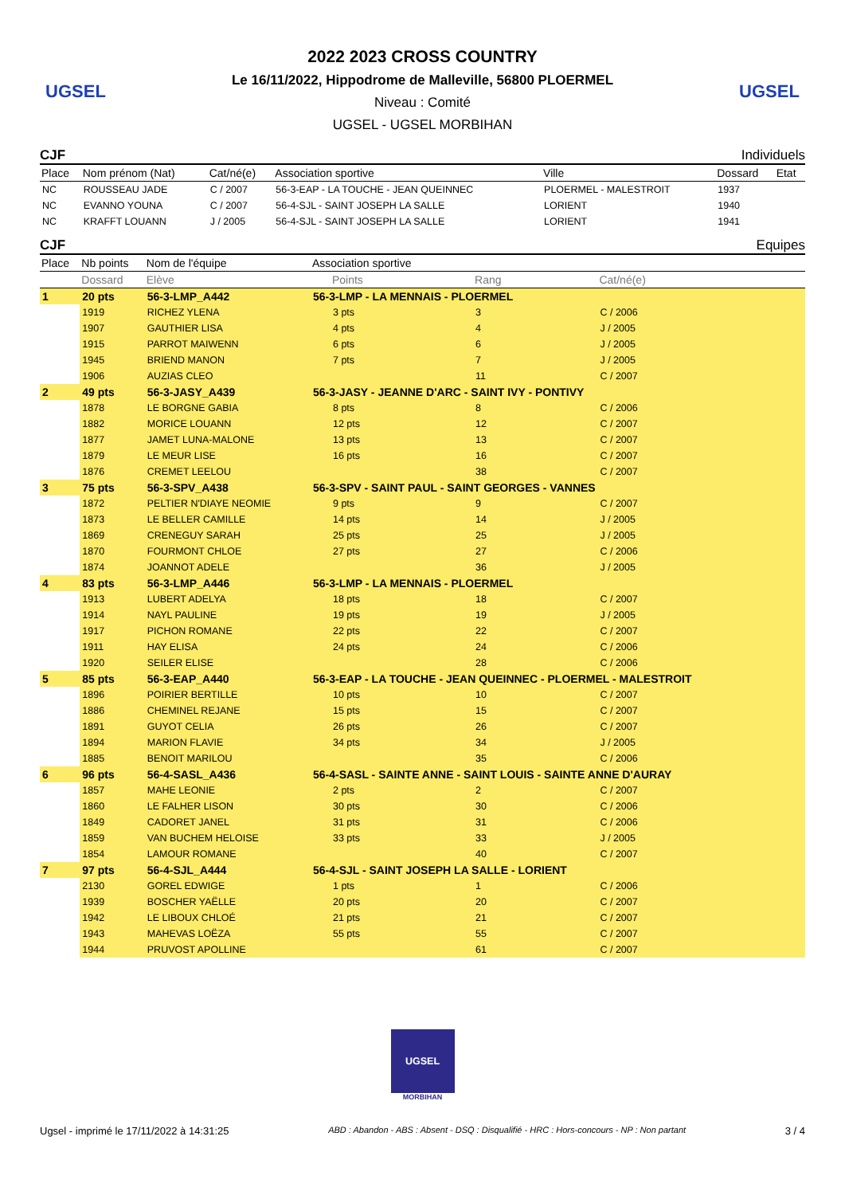UGSEL
2022 2023 CROSS COUNTRY
Le 16/11/2022, Hippodrome de Malleville, 56800 PLOERMEL
Niveau : Comité
UGSEL - UGSEL MORBIHAN
UGSEL
CJF Individuels
| Place | Nom prénom (Nat) | Cat/né(e) | Association sportive | Ville | Dossard | Etat |
| --- | --- | --- | --- | --- | --- | --- |
| NC | ROUSSEAU JADE | C / 2007 | 56-3-EAP - LA TOUCHE - JEAN QUEINNEC | PLOERMEL - MALESTROIT | 1937 | |
| NC | EVANNO YOUNA | C / 2007 | 56-4-SJL - SAINT JOSEPH LA SALLE | LORIENT | 1940 | |
| NC | KRAFFT LOUANN | J / 2005 | 56-4-SJL - SAINT JOSEPH LA SALLE | LORIENT | 1941 | |
CJF Equipes
| Place | Nb points | Nom de l'équipe | Association sportive | | | |
| --- | --- | --- | --- | --- | --- | --- |
| | Dossard | Elève | | Points | Rang | Cat/né(e) |
| 1 | 20 pts | 56-3-LMP_A442 | 56-3-LMP - LA MENNAIS - PLOERMEL | | | |
| | 1919 | RICHEZ YLENA | | 3 pts | 3 | C / 2006 |
| | 1907 | GAUTHIER LISA | | 4 pts | 4 | J / 2005 |
| | 1915 | PARROT MAIWENN | | 6 pts | 6 | J / 2005 |
| | 1945 | BRIEND MANON | | 7 pts | 7 | J / 2005 |
| | 1906 | AUZIAS CLEO | | | 11 | C / 2007 |
| 2 | 49 pts | 56-3-JASY_A439 | 56-3-JASY - JEANNE D'ARC - SAINT IVY - PONTIVY | | | |
| | 1878 | LE BORGNE GABIA | | 8 pts | 8 | C / 2006 |
| | 1882 | MORICE LOUANN | | 12 pts | 12 | C / 2007 |
| | 1877 | JAMET LUNA-MALONE | | 13 pts | 13 | C / 2007 |
| | 1879 | LE MEUR LISE | | 16 pts | 16 | C / 2007 |
| | 1876 | CREMET LEELOU | | | 38 | C / 2007 |
| 3 | 75 pts | 56-3-SPV_A438 | 56-3-SPV - SAINT PAUL - SAINT GEORGES - VANNES | | | |
| | 1872 | PELTIER N'DIAYE NEOMIE | | 9 pts | 9 | C / 2007 |
| | 1873 | LE BELLER CAMILLE | | 14 pts | 14 | J / 2005 |
| | 1869 | CRENEGUY SARAH | | 25 pts | 25 | J / 2005 |
| | 1870 | FOURMONT CHLOE | | 27 pts | 27 | C / 2006 |
| | 1874 | JOANNOT ADELE | | | 36 | J / 2005 |
| 4 | 83 pts | 56-3-LMP_A446 | 56-3-LMP - LA MENNAIS - PLOERMEL | | | |
| | 1913 | LUBERT ADELYA | | 18 pts | 18 | C / 2007 |
| | 1914 | NAYL PAULINE | | 19 pts | 19 | J / 2005 |
| | 1917 | PICHON ROMANE | | 22 pts | 22 | C / 2007 |
| | 1911 | HAY ELISA | | 24 pts | 24 | C / 2006 |
| | 1920 | SEILER ELISE | | | 28 | C / 2006 |
| 5 | 85 pts | 56-3-EAP_A440 | 56-3-EAP - LA TOUCHE - JEAN QUEINNEC - PLOERMEL - MALESTROIT | | | |
| | 1896 | POIRIER BERTILLE | | 10 pts | 10 | C / 2007 |
| | 1886 | CHEMINEL REJANE | | 15 pts | 15 | C / 2007 |
| | 1891 | GUYOT CELIA | | 26 pts | 26 | C / 2007 |
| | 1894 | MARION FLAVIE | | 34 pts | 34 | J / 2005 |
| | 1885 | BENOIT MARILOU | | | 35 | C / 2006 |
| 6 | 96 pts | 56-4-SASL_A436 | 56-4-SASL - SAINTE ANNE - SAINT LOUIS - SAINTE ANNE D'AURAY | | | |
| | 1857 | MAHE LEONIE | | 2 pts | 2 | C / 2007 |
| | 1860 | LE FALHER LISON | | 30 pts | 30 | C / 2006 |
| | 1849 | CADORET JANEL | | 31 pts | 31 | C / 2006 |
| | 1859 | VAN BUCHEM HELOISE | | 33 pts | 33 | J / 2005 |
| | 1854 | LAMOUR ROMANE | | | 40 | C / 2007 |
| 7 | 97 pts | 56-4-SJL_A444 | 56-4-SJL - SAINT JOSEPH LA SALLE - LORIENT | | | |
| | 2130 | GOREL EDWIGE | | 1 pts | 1 | C / 2006 |
| | 1939 | BOSCHER YAËLLE | | 20 pts | 20 | C / 2007 |
| | 1942 | LE LIBOUX CHLOÉ | | 21 pts | 21 | C / 2007 |
| | 1943 | MAHEVAS LOËZA | | 55 pts | 55 | C / 2007 |
| | 1944 | PRUVOST APOLLINE | | | 61 | C / 2007 |
UGSEL
MORBIHAN
Ugsel - imprimé le 17/11/2022 à 14:31:25 ABD : Abandon - ABS : Absent - DSQ : Disqualifié - HRC : Hors-concours - NP : Non partant 3 / 4